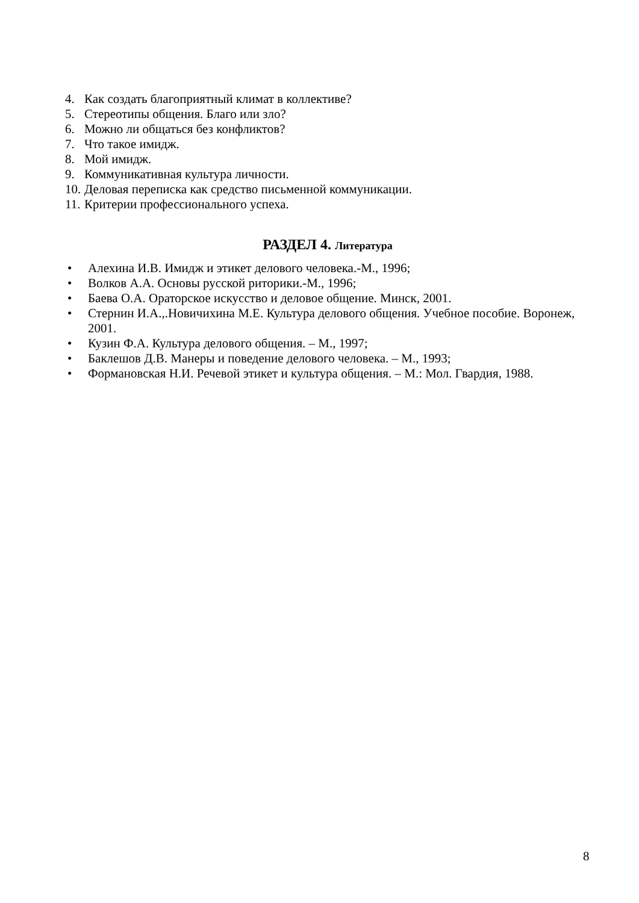4. Как создать благоприятный климат в коллективе?
5. Стереотипы общения. Благо или зло?
6. Можно ли общаться без конфликтов?
7. Что такое имидж.
8. Мой имидж.
9. Коммуникативная культура личности.
10. Деловая переписка как средство письменной коммуникации.
11. Критерии профессионального успеха.
РАЗДЕЛ 4. Литература
• Алехина И.В. Имидж и этикет делового человека.-М., 1996;
• Волков А.А. Основы русской риторики.-М., 1996;
• Баева О.А. Ораторское искусство и деловое общение. Минск, 2001.
• Стернин И.А.,.Новичихина М.Е. Культура делового общения. Учебное пособие. Воронеж, 2001.
• Кузин Ф.А. Культура делового общения. – М., 1997;
• Баклешов Д.В. Манеры и поведение делового человека. – М., 1993;
• Формановская Н.И. Речевой этикет и культура общения. – М.: Мол. Гвардия, 1988.
8